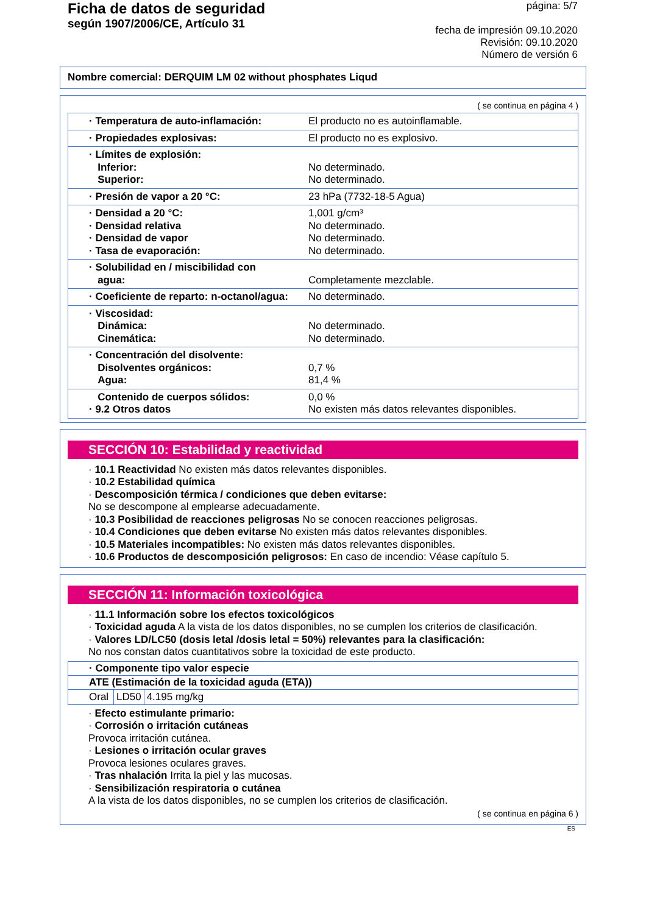Ficha de datos de seguridad
según 1907/2006/CE, Artículo 31
página: 5/7
fecha de impresión 09.10.2020
Revisión: 09.10.2020
Número de versión 6
Nombre comercial: DERQUIM LM 02 without phosphates Liqud
( se continua en página 4 )
| · Temperatura de auto-inflamación: | El producto no es autoinflamable. |
| · Propiedades explosivas: | El producto no es explosivo. |
| · Límites de explosión: Inferior: Superior: | No determinado. No determinado. |
| · Presión de vapor a 20 °C: | 23 hPa (7732-18-5 Agua) |
| · Densidad a 20 °C: · Densidad relativa · Densidad de vapor · Tasa de evaporación: | 1,001 g/cm³ No determinado. No determinado. No determinado. |
| · Solubilidad en / miscibilidad con agua: | Completamente mezclable. |
| · Coeficiente de reparto: n-octanol/agua: | No determinado. |
| · Viscosidad: Dinámica: Cinemática: | No determinado. No determinado. |
| · Concentración del disolvente: Disolventes orgánicos: Agua: | 0,7 % 81,4 % |
| Contenido de cuerpos sólidos: · 9.2 Otros datos | 0,0 % No existen más datos relevantes disponibles. |
SECCIÓN 10: Estabilidad y reactividad
· 10.1 Reactividad No existen más datos relevantes disponibles.
· 10.2 Estabilidad química
· Descomposición térmica / condiciones que deben evitarse:
No se descompone al emplearse adecuadamente.
· 10.3 Posibilidad de reacciones peligrosas No se conocen reacciones peligrosas.
· 10.4 Condiciones que deben evitarse No existen más datos relevantes disponibles.
· 10.5 Materiales incompatibles: No existen más datos relevantes disponibles.
· 10.6 Productos de descomposición peligrosos: En caso de incendio: Véase capítulo 5.
SECCIÓN 11: Información toxicológica
· 11.1 Información sobre los efectos toxicológicos
· Toxicidad aguda A la vista de los datos disponibles, no se cumplen los criterios de clasificación.
· Valores LD/LC50 (dosis letal /dosis letal = 50%) relevantes para la clasificación:
No nos constan datos cuantitativos sobre la toxicidad de este producto.
| · Componente tipo valor especie | | |
| --- | --- | --- |
| ATE (Estimación de la toxicidad aguda (ETA)) | | |
| Oral | LD50 | 4.195 mg/kg |
· Efecto estimulante primario:
· Corrosión o irritación cutáneas
Provoca irritación cutánea.
· Lesiones o irritación ocular graves
Provoca lesiones oculares graves.
· Tras nhalación Irrita la piel y las mucosas.
· Sensibilización respiratoria o cutánea
A la vista de los datos disponibles, no se cumplen los criterios de clasificación.
( se continua en página 6 )
ES